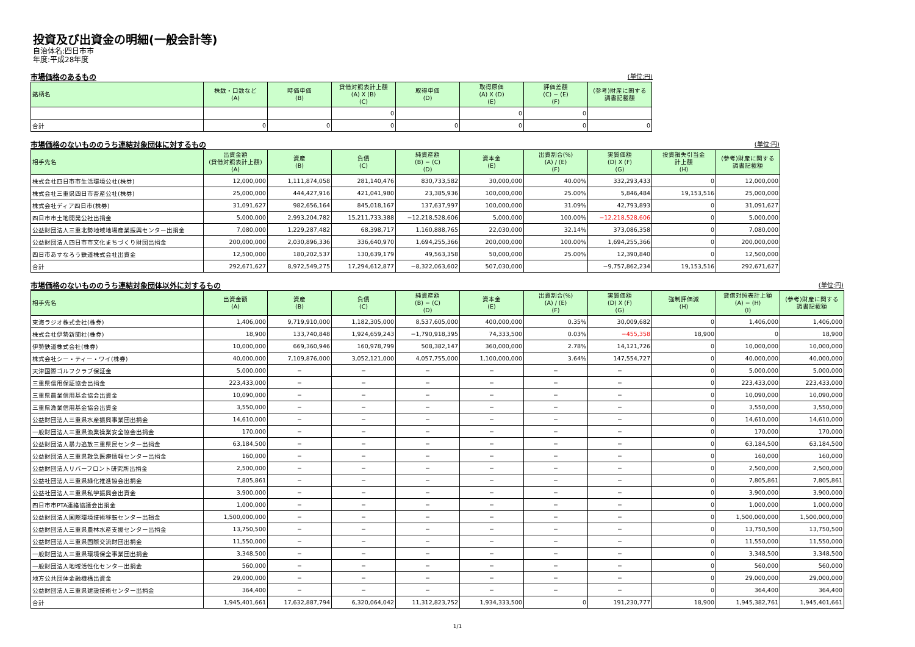投資及び出資金の明細(一般会計等)
自治体名:四日市市
年度:平成28年度
市場価格のあるもの (単位:円)
| 銘柄名 | 株数・口数など (A) | 時価単価 (B) | 貸借対照表計上額 (A) X (B) (C) | 取得単価 (D) | 取得原価 (A) X (D) (E) | 評価差額 (C) − (E) (F) | (参考)財産に関する 調書記載額 |
| --- | --- | --- | --- | --- | --- | --- | --- |
| | | | 0 | | 0 | 0 | |
| 合計 | 0 | 0 | 0 | 0 | 0 | 0 | 0 |
市場価格のないもののうち連結対象団体に対するもの (単位:円)
| 相手先名 | 出資金額 (貸借対照表計上額) (A) | 資産 (B) | 負債 (C) | 純資産額 (B) − (C) (D) | 資本金 (E) | 出資割合(%) (A) / (E) (F) | 実質価額 (D) X (F) (G) | 投資損失引当金 計上額 (H) | (参考)財産に関する 調書記載額 |
| --- | --- | --- | --- | --- | --- | --- | --- | --- | --- |
| 株式会社四日市市生活環境公社(株券) | 12,000,000 | 1,111,874,058 | 281,140,476 | 830,733,582 | 30,000,000 | 40.00% | 332,293,433 | 0 | 12,000,000 |
| 株式会社三重県四日市畜産公社(株券) | 25,000,000 | 444,427,916 | 421,041,980 | 23,385,936 | 100,000,000 | 25.00% | 5,846,484 | 19,153,516 | 25,000,000 |
| 株式会社ディア四日市(株券) | 31,091,627 | 982,656,164 | 845,018,167 | 137,637,997 | 100,000,000 | 31.09% | 42,793,893 | 0 | 31,091,627 |
| 四日市市土地開発公社出捐金 | 5,000,000 | 2,993,204,782 | 15,211,733,388 | −12,218,528,606 | 5,000,000 | 100.00% | −12,218,528,606 | 0 | 5,000,000 |
| 公益財団法人三重北勢地域地場産業振興センター出捐金 | 7,080,000 | 1,229,287,482 | 68,398,717 | 1,160,888,765 | 22,030,000 | 32.14% | 373,086,358 | 0 | 7,080,000 |
| 公益財団法人四日市市文化まちづくり財団出捐金 | 200,000,000 | 2,030,896,336 | 336,640,970 | 1,694,255,366 | 200,000,000 | 100.00% | 1,694,255,366 | 0 | 200,000,000 |
| 四日市あすなろう鉄道株式会社出資金 | 12,500,000 | 180,202,537 | 130,639,179 | 49,563,358 | 50,000,000 | 25.00% | 12,390,840 | 0 | 12,500,000 |
| 合計 | 292,671,627 | 8,972,549,275 | 17,294,612,877 | −8,322,063,602 | 507,030,000 | | −9,757,862,234 | 19,153,516 | 292,671,627 |
市場価格のないもののうち連結対象団体以外に対するもの (単位:円)
| 相手先名 | 出資金額 (A) | 資産 (B) | 負債 (C) | 純資産額 (B) − (C) (D) | 資本金 (E) | 出資割合(%) (A) / (E) (F) | 実質価額 (D) X (F) (G) | 強制評価減 (H) | 貸借対照表計上額 (A) − (H) (I) | (参考)財産に関する 調書記載額 |
| --- | --- | --- | --- | --- | --- | --- | --- | --- | --- | --- |
| 東海ラジオ株式会社(株券) | 1,406,000 | 9,719,910,000 | 1,182,305,000 | 8,537,605,000 | 400,000,000 | 0.35% | 30,009,682 | 0 | 1,406,000 | 1,406,000 |
| 株式会社伊勢新聞社(株券) | 18,900 | 133,740,848 | 1,924,659,243 | −1,790,918,395 | 74,333,500 | 0.03% | −455,358 | 18,900 | 0 | 18,900 |
| 伊勢鉄道株式会社(株券) | 10,000,000 | 669,360,946 | 160,978,799 | 508,382,147 | 360,000,000 | 2.78% | 14,121,726 | 0 | 10,000,000 | 10,000,000 |
| 株式会社シー・ティー・ワイ(株券) | 40,000,000 | 7,109,876,000 | 3,052,121,000 | 4,057,755,000 | 1,100,000,000 | 3.64% | 147,554,727 | 0 | 40,000,000 | 40,000,000 |
| 天津国際ゴルフクラブ保証金 | 5,000,000 | − | − | − | − | − | − | 0 | 5,000,000 | 5,000,000 |
| 三重県信用保証協会出捐金 | 223,433,000 | − | − | − | − | − | − | 0 | 223,433,000 | 223,433,000 |
| 三重県農業信用基金協会出資金 | 10,090,000 | − | − | − | − | − | − | 0 | 10,090,000 | 10,090,000 |
| 三重県漁業信用基金協会出資金 | 3,550,000 | − | − | − | − | − | − | 0 | 3,550,000 | 3,550,000 |
| 公益財団法人三重県水産振興事業団出捐金 | 14,610,000 | − | − | − | − | − | − | 0 | 14,610,000 | 14,610,000 |
| 一般財団法人三重県漁業操業安全協会出捐金 | 170,000 | − | − | − | − | − | − | 0 | 170,000 | 170,000 |
| 公益財団法人暴力追放三重県民センター出捐金 | 63,184,500 | − | − | − | − | − | − | 0 | 63,184,500 | 63,184,500 |
| 公益財団法人三重県救急医療情報センター出捐金 | 160,000 | − | − | − | − | − | − | 0 | 160,000 | 160,000 |
| 公益財団法人リバーフロント研究所出捐金 | 2,500,000 | − | − | − | − | − | − | 0 | 2,500,000 | 2,500,000 |
| 公益社団法人三重県緑化推進協会出捐金 | 7,805,861 | − | − | − | − | − | − | 0 | 7,805,861 | 7,805,861 |
| 公益社団法人三重県私学振興会出資金 | 3,900,000 | − | − | − | − | − | − | 0 | 3,900,000 | 3,900,000 |
| 四日市市PTA連絡協議会出捐金 | 1,000,000 | − | − | − | − | − | − | 0 | 1,000,000 | 1,000,000 |
| 公益財団法人国際環境技術移転センター出損金 | 1,500,000,000 | − | − | − | − | − | − | 0 | 1,500,000,000 | 1,500,000,000 |
| 公益財団法人三重県農林水産支援センター出捐金 | 13,750,500 | − | − | − | − | − | − | 0 | 13,750,500 | 13,750,500 |
| 公益財団法人三重県国際交流財団出捐金 | 11,550,000 | − | − | − | − | − | − | 0 | 11,550,000 | 11,550,000 |
| 一般財団法人三重県環境保全事業団出捐金 | 3,348,500 | − | − | − | − | − | − | 0 | 3,348,500 | 3,348,500 |
| 一般財団法人地域活性化センター出捐金 | 560,000 | − | − | − | − | − | − | 0 | 560,000 | 560,000 |
| 地方公共団体金融機構出資金 | 29,000,000 | − | − | − | − | − | − | 0 | 29,000,000 | 29,000,000 |
| 公益財団法人三重県建設技術センター出捐金 | 364,400 | − | − | − | − | − | − | 0 | 364,400 | 364,400 |
| 合計 | 1,945,401,661 | 17,632,887,794 | 6,320,064,042 | 11,312,823,752 | 1,934,333,500 | 0 | 191,230,777 | 18,900 | 1,945,382,761 | 1,945,401,661 |
1/1